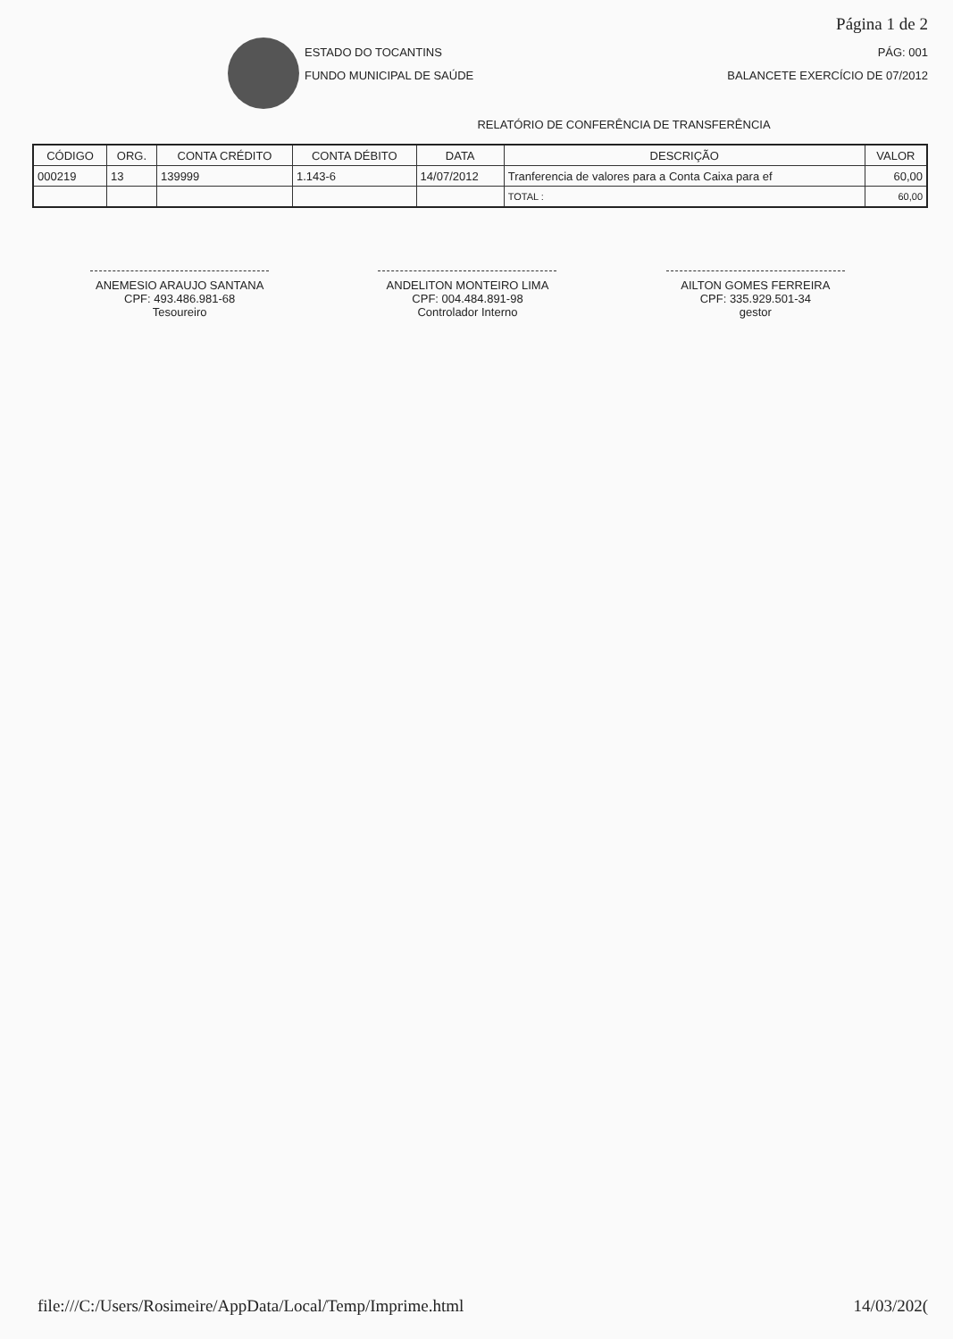Página 1 de 2
ESTADO DO TOCANTINS
FUNDO MUNICIPAL DE SAÚDE
PÁG: 001
BALANCETE EXERCÍCIO DE 07/2012
RELATÓRIO DE CONFERÊNCIA DE TRANSFERÊNCIA
| CÓDIGO | ORG. | CONTA CRÉDITO | CONTA DÉBITO | DATA | DESCRIÇÃO | VALOR |
| --- | --- | --- | --- | --- | --- | --- |
| 000219 | 13 | 139999 | 1.143-6 | 14/07/2012 | Tranferencia de valores para a Conta Caixa para ef | 60,00 |
| | | | | | TOTAL : | 60,00 |
ANEMESIO ARAUJO SANTANA
CPF: 493.486.981-68
Tesoureiro
ANDELITON MONTEIRO LIMA
CPF: 004.484.891-98
Controlador Interno
AILTON GOMES FERREIRA
CPF: 335.929.501-34
gestor
file:///C:/Users/Rosimeire/AppData/Local/Temp/Imprime.html 14/03/202(